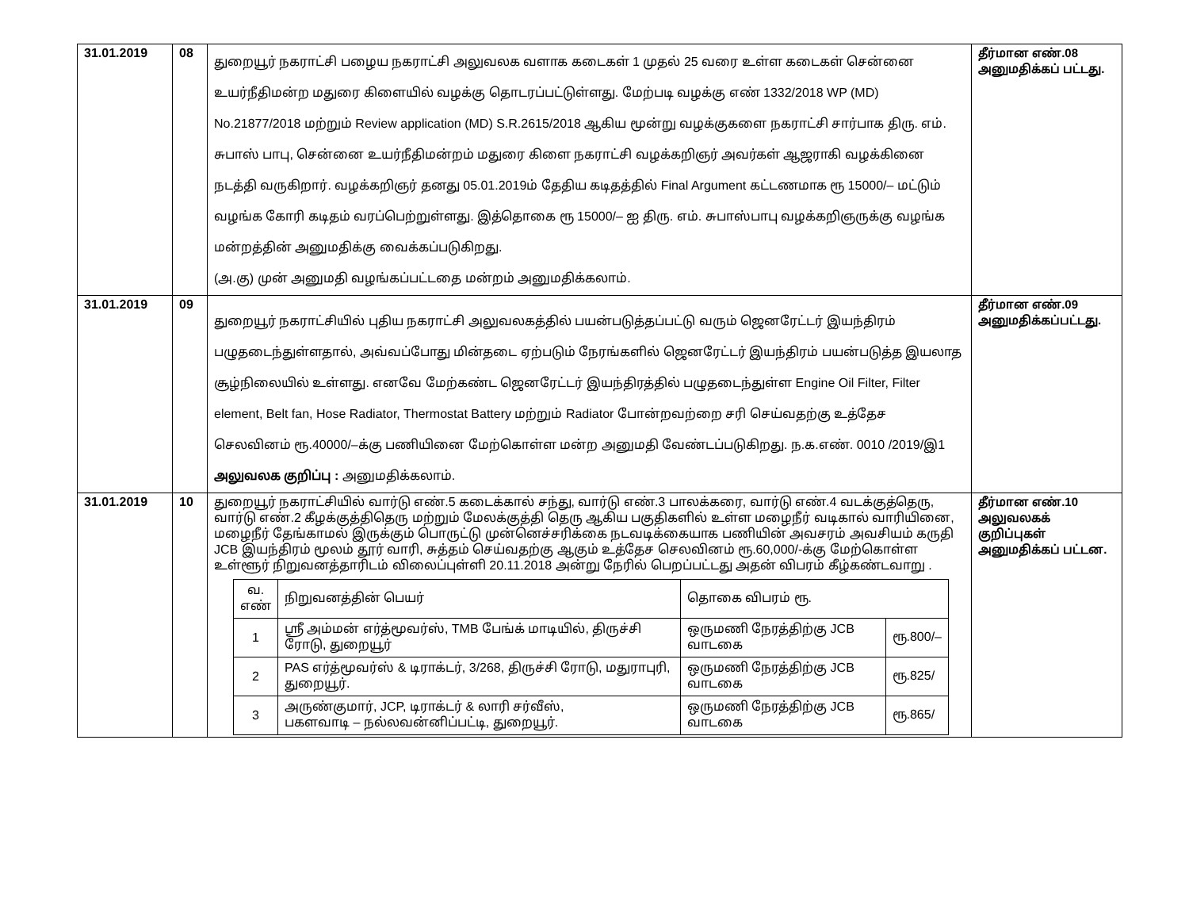| 31.01.2019 | 08 | துறையூர் நகராட்சி பழைய நகராட்சி அலுவலக வளாக கடைகள் 1 முதல் 25 வரை உள்ள கடைகள் சென்னை உயர்நீதிமன்ற மதுரை கிளையில் வழக்கு தொடரப்பட்டுள்ளது. மேற்படி வழக்கு எண் 1332/2018 WP (MD) No.21877/2018 மற்றும் Review application (MD) S.R.2615/2018 ஆகிய மூன்று வழக்குகளை நகராட்சி சார்பாக திரு. எம். சுபாஸ் பாபு, சென்னை உயர்நீதிமன்றம் மதுரை கிளை நகராட்சி வழக்கறிஞர் அவர்கள் ஆஜராகி வழக்கினை நடத்தி வருகிறார். வழக்கறிஞர் தனது 05.01.2019ம் தேதிய கடிதத்தில் Final Argument கட்டணமாக ரூ 15000/– மட்டும் வழங்க கோரி கடிதம் வரப்பெற்றுள்ளது. இத்தொகை ரூ 15000/– ஐ திரு. எம். சுபாஸ்பாபு வழக்கறிஞருக்கு வழங்க மன்றத்தின் அனுமதிக்கு வைக்கப்படுகிறது. (அ.கு) முன் அனுமதி வழங்கப்பட்டதை மன்றம் அனுமதிக்கலாம். | தீர்மான எண்.08 அனுமதிக்கப் பட்டது. |
| 31.01.2019 | 09 | துறையூர் நகராட்சியில் புதிய நகராட்சி அலுவலகத்தில் பயன்படுத்தப்பட்டு வரும் ஜெனரேட்டர் இயந்திரம் பழுதடைந்துள்ளதால், அவ்வப்போது மின்தடை ஏற்படும் நேரங்களில் ஜெனரேட்டர் இயந்திரம் பயன்படுத்த இயலாத சூழ்நிலையில் உள்ளது. எனவே மேற்கண்ட ஜெனரேட்டர் இயந்திரத்தில் பழுதடைந்துள்ள Engine Oil Filter, Filter element, Belt fan, Hose Radiator, Thermostat Battery மற்றும் Radiator போன்றவற்றை சரி செய்வதற்கு உத்தேச செலவினம் ரூ.40000/–க்கு பணியினை மேற்கொள்ள மன்ற அனுமதி வேண்டப்படுகிறது. ந.க.எண். 0010 /2019/இ1 அலுவலக குறிப்பு : அனுமதிக்கலாம். | தீர்மான எண்.09 அனுமதிக்கப்பட்டது. |
| 31.01.2019 | 10 | துறையூர் நகராட்சியில் வார்டு எண்.5 கடைக்கால் சந்து, வார்டு எண்.3 பாலக்கரை, வார்டு எண்.4 வடக்குத்தெரு, வார்டு எண்.2 கீழக்குத்திதெரு மற்றும் மேலக்குத்தி தெரு ஆகிய பகுதிகளில் உள்ள மழைநீர் வடிகால் வாரியினை, மழைநீர் தேங்காமல் இருக்கும் பொருட்டு முன்னெச்சரிக்கை நடவடிக்கையாக பணியின் அவசரம் அவசியம் கருதி JCB இயந்திரம் மூலம் தூர் வாரி, சுத்தம் செய்வதற்கு ஆகும் உத்தேச செலவினம் ரூ.60,000/-க்கு மேற்கொள்ள உள்ளூர் நிறுவனத்தாரிடம் விலைப்புள்ளி 20.11.2018 அன்று நேரில் பெறப்பட்டது அதன் விபரம் கீழ்கண்டவாறு . / வ. எண் / நிறுவனத்தின் பெயர் / தொகை விபரம் ரூ. / / / --- / --- / --- / --- / / 1 / ஸ்ரீ அம்மன் எர்த்மூவர்ஸ், TMB பேங்க் மாடியில், திருச்சி ரோடு, துறையூர் / ஒருமணி நேரத்திற்கு JCB வாடகை / ரூ.800/– / / 2 / PAS எர்த்மூவர்ஸ் & டிராக்டர், 3/268, திருச்சி ரோடு, மதுராபுரி, துறையூர். / ஒருமணி நேரத்திற்கு JCB வாடகை / ரூ.825/ / / 3 / அருண்குமார், JCP, டிராக்டர் & லாரி சர்வீஸ், பகளவாடி – நல்லவன்னிப்பட்டி, துறையூர். / ஒருமணி நேரத்திற்கு JCB வாடகை / ரூ.865/ / | தீர்மான எண்.10 அலுவலகக் குறிப்புகள் அனுமதிக்கப் பட்டன. |